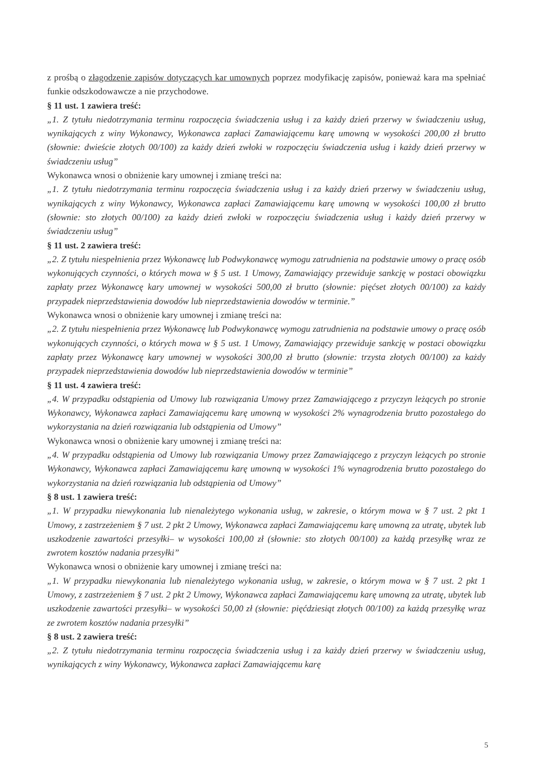z prośbą o złagodzenie zapisów dotyczących kar umownych poprzez modyfikację zapisów, ponieważ kara ma spełniać funkie odszkodowawcze a nie przychodowe.
§ 11 ust. 1 zawiera treść:
„1. Z tytułu niedotrzymania terminu rozpoczęcia świadczenia usług i za każdy dzień przerwy w świadczeniu usług, wynikających z winy Wykonawcy, Wykonawca zapłaci Zamawiającemu karę umowną w wysokości 200,00 zł brutto (słownie: dwieście złotych 00/100) za każdy dzień zwłoki w rozpoczęciu świadczenia usług i każdy dzień przerwy w świadczeniu usług”
Wykonawca wnosi o obniżenie kary umownej i zmianę treści na:
„1. Z tytułu niedotrzymania terminu rozpoczęcia świadczenia usług i za każdy dzień przerwy w świadczeniu usług, wynikających z winy Wykonawcy, Wykonawca zapłaci Zamawiającemu karę umowną w wysokości 100,00 zł brutto (słownie: sto złotych 00/100) za każdy dzień zwłoki w rozpoczęciu świadczenia usług i każdy dzień przerwy w świadczeniu usług”
§ 11 ust. 2 zawiera treść:
„2. Z tytułu niespełnienia przez Wykonawcę lub Podwykonawcę wymogu zatrudnienia na podstawie umowy o pracę osób wykonujących czynności, o których mowa w § 5 ust. 1 Umowy, Zamawiający przewiduje sankcję w postaci obowiązku zapłaty przez Wykonawcę kary umownej w wysokości 500,00 zł brutto (słownie: pięćset złotych 00/100) za każdy przypadek nieprzedstawienia dowodów lub nieprzedstawienia dowodów w terminie.”
Wykonawca wnosi o obniżenie kary umownej i zmianę treści na:
„2. Z tytułu niespełnienia przez Wykonawcę lub Podwykonawcę wymogu zatrudnienia na podstawie umowy o pracę osób wykonujących czynności, o których mowa w § 5 ust. 1 Umowy, Zamawiający przewiduje sankcję w postaci obowiązku zapłaty przez Wykonawcę kary umownej w wysokości 300,00 zł brutto (słownie: trzysta złotych 00/100) za każdy przypadek nieprzedstawienia dowodów lub nieprzedstawienia dowodów w terminie”
§ 11 ust. 4 zawiera treść:
„4. W przypadku odstąpienia od Umowy lub rozwiązania Umowy przez Zamawiającego z przyczyn leżących po stronie Wykonawcy, Wykonawca zapłaci Zamawiającemu karę umowną w wysokości 2% wynagrodzenia brutto pozostałego do wykorzystania na dzień rozwiązania lub odstąpienia od Umowy”
Wykonawca wnosi o obniżenie kary umownej i zmianę treści na:
„4. W przypadku odstąpienia od Umowy lub rozwiązania Umowy przez Zamawiającego z przyczyn leżących po stronie Wykonawcy, Wykonawca zapłaci Zamawiającemu karę umowną w wysokości 1% wynagrodzenia brutto pozostałego do wykorzystania na dzień rozwiązania lub odstąpienia od Umowy”
§ 8 ust. 1 zawiera treść:
„1. W przypadku niewykonania lub nienależytego wykonania usług, w zakresie, o którym mowa w § 7 ust. 2 pkt 1 Umowy, z zastrzeżeniem § 7 ust. 2 pkt 2 Umowy, Wykonawca zapłaci Zamawiającemu karę umowną za utratę, ubytek lub uszkodzenie zawartości przesyłki– w wysokości 100,00 zł (słownie: sto złotych 00/100) za każdą przesyłkę wraz ze zwrotem kosztów nadania przesyłki”
Wykonawca wnosi o obniżenie kary umownej i zmianę treści na:
„1. W przypadku niewykonania lub nienależytego wykonania usług, w zakresie, o którym mowa w § 7 ust. 2 pkt 1 Umowy, z zastrzeżeniem § 7 ust. 2 pkt 2 Umowy, Wykonawca zapłaci Zamawiającemu karę umowną za utratę, ubytek lub uszkodzenie zawartości przesyłki– w wysokości 50,00 zł (słownie: pięćdziesiąt złotych 00/100) za każdą przesyłkę wraz ze zwrotem kosztów nadania przesyłki”
§ 8 ust. 2 zawiera treść:
„2. Z tytułu niedotrzymania terminu rozpoczęcia świadczenia usług i za każdy dzień przerwy w świadczeniu usług, wynikających z winy Wykonawcy, Wykonawca zapłaci Zamawiającemu karę
5